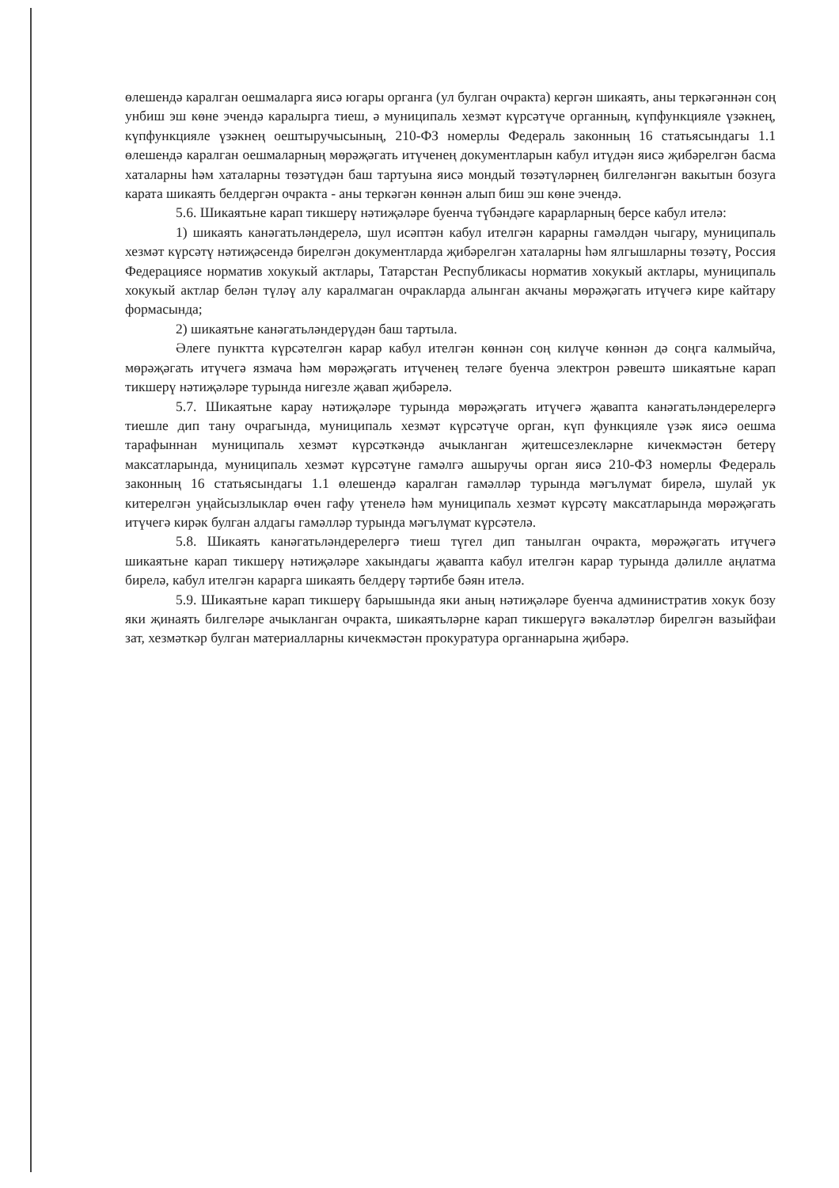өлешендә каралган оешмаларга яисә югары органга (ул булган очракта) кергән шикаять, аны теркәгәннән соң унбиш эш көне эчендә каралырга тиеш, ә муниципаль хезмәт күрсәтүче органның, күпфункцияле үзәкнең, күпфункцияле үзәкнең оештыручысының, 210-ФЗ номерлы Федераль законның 16 статьясындагы 1.1 өлешендә каралган оешмаларның мөрәҗәгать итүченең документларын кабул итүдән яисә җибәрелгән басма хаталарны һәм хаталарны төзәтүдән баш тартуына яисә мондый төзәтүләрнең билгеләнгән вакытын бозуга карата шикаять белдергән очракта - аны теркәгән көннән алып биш эш көне эчендә.
5.6. Шикаятьне карап тикшерү нәтиҗәләре буенча түбәндәге карарларның берсе кабул ителә:
1) шикаять канәгатьләндерелә, шул исәптән кабул ителгән карарны гамәлдән чыгару, муниципаль хезмәт күрсәтү нәтиҗәсендә бирелгән документларда җибәрелгән хаталарны һәм ялгышларны төзәтү, Россия Федерациясе норматив хокукый актлары, Татарстан Республикасы норматив хокукый актлары, муниципаль хокукый актлар белән түләү алу каралмаган очракларда алынган акчаны мөрәҗәгать итүчегә кире кайтару формасында;
2) шикаятьне канәгатьләндерүдән баш тартыла.
Әлеге пунктта күрсәтелгән карар кабул ителгән көннән соң килүче көннән дә соңга калмыйча, мөрәҗәгать итүчегә язмача һәм мөрәҗәгать итүченең теләге буенча электрон рәвештә шикаятьне карап тикшерү нәтиҗәләре турында нигезле җавап җибәрелә.
5.7. Шикаятьне карау нәтиҗәләре турында мөрәҗәгать итүчегә җавапта канәгатьләндерелергә тиешле дип тану очрагында, муниципаль хезмәт күрсәтүче орган, күп функцияле үзәк яисә оешма тарафыннан муниципаль хезмәт күрсәткәндә ачыкланган җитешсезлекләрне кичекмәстән бетерү максатларында, муниципаль хезмәт күрсәтүне гамәлгә ашыручы орган яисә 210-ФЗ номерлы Федераль законның 16 статьясындагы 1.1 өлешендә каралган гамәлләр турында мәгълүмат бирелә, шулай ук китерелгән уңайсызлыклар өчен гафу үтенелә һәм муниципаль хезмәт күрсәтү максатларында мөрәҗәгать итүчегә кирәк булган алдагы гамәлләр турында мәгълүмат күрсәтелә.
5.8. Шикаять канәгатьләндерелергә тиеш түгел дип танылган очракта, мөрәҗәгать итүчегә шикаятьне карап тикшерү нәтиҗәләре хакындагы җавапта кабул ителгән карар турында дәлилле аңлатма бирелә, кабул ителгән карарга шикаять белдерү тәртибе бәян ителә.
5.9. Шикаятьне карап тикшерү барышында яки аның нәтиҗәләре буенча административ хокук бозу яки җинаять билгеләре ачыкланган очракта, шикаятьләрне карап тикшерүгә вәкаләтләр бирелгән вазыйфаи зат, хезмәткәр булган материалларны кичекмәстән прокуратура органнарына җибәрә.